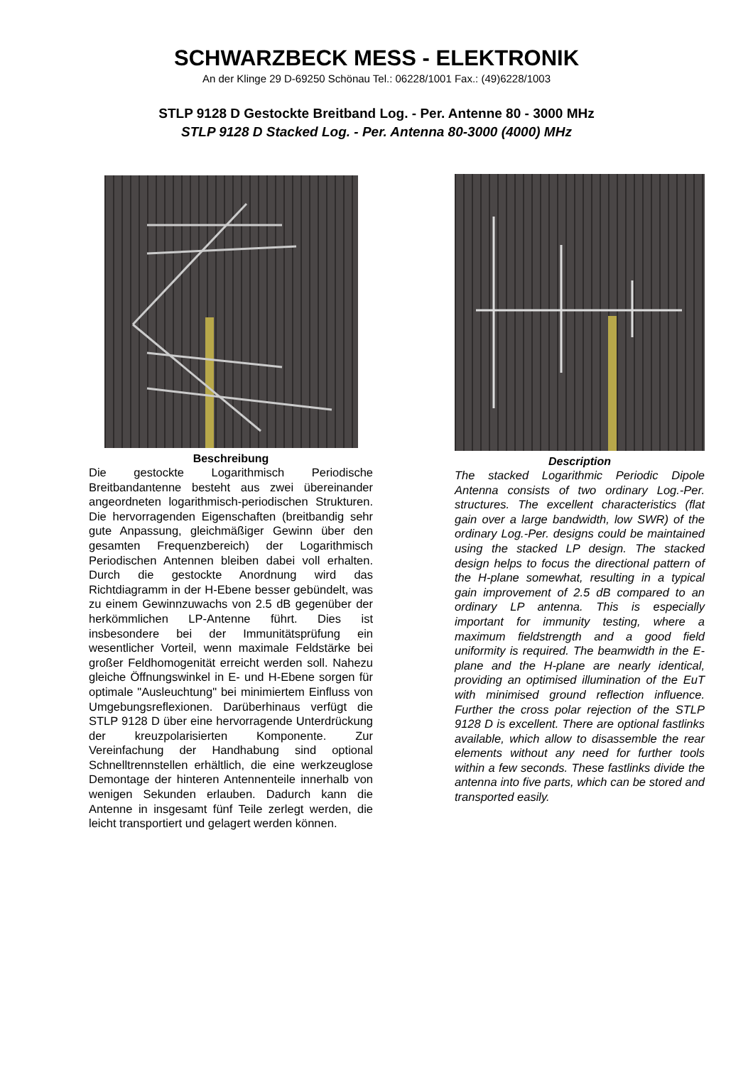SCHWARZBECK MESS - ELEKTRONIK
An der Klinge 29 D-69250 Schönau Tel.: 06228/1001 Fax.: (49)6228/1003
STLP 9128 D Gestockte Breitband Log. - Per. Antenne 80 - 3000 MHz
STLP 9128 D Stacked Log. - Per. Antenna 80-3000 (4000) MHz
Beschreibung
Die gestockte Logarithmisch Periodische Breitbandantenne besteht aus zwei übereinander angeordneten logarithmisch-periodischen Strukturen. Die hervorragenden Eigenschaften (breitbandig sehr gute Anpassung, gleichmäßiger Gewinn über den gesamten Frequenzbereich) der Logarithmisch Periodischen Antennen bleiben dabei voll erhalten. Durch die gestockte Anordnung wird das Richtdiagramm in der H-Ebene besser gebündelt, was zu einem Gewinnzuwachs von 2.5 dB gegenüber der herkömmlichen LP-Antenne führt. Dies ist insbesondere bei der Immunitätsprüfung ein wesentlicher Vorteil, wenn maximale Feldstärke bei großer Feldhomogenität erreicht werden soll. Nahezu gleiche Öffnungswinkel in E- und H-Ebene sorgen für optimale "Ausleuchtung" bei minimiertem Einfluss von Umgebungsreflexionen. Darüberhinaus verfügt die STLP 9128 D über eine hervorragende Unterdrückung der kreuzpolarisierten Komponente. Zur Vereinfachung der Handhabung sind optional Schnelltrennstellen erhältlich, die eine werkzeuglose Demontage der hinteren Antennenteile innerhalb von wenigen Sekunden erlauben. Dadurch kann die Antenne in insgesamt fünf Teile zerlegt werden, die leicht transportiert und gelagert werden können.
Description
The stacked Logarithmic Periodic Dipole Antenna consists of two ordinary Log.-Per. structures. The excellent characteristics (flat gain over a large bandwidth, low SWR) of the ordinary Log.-Per. designs could be maintained using the stacked LP design. The stacked design helps to focus the directional pattern of the H-plane somewhat, resulting in a typical gain improvement of 2.5 dB compared to an ordinary LP antenna. This is especially important for immunity testing, where a maximum fieldstrength and a good field uniformity is required. The beamwidth in the E-plane and the H-plane are nearly identical, providing an optimised illumination of the EuT with minimised ground reflection influence. Further the cross polar rejection of the STLP 9128 D is excellent. There are optional fastlinks available, which allow to disassemble the rear elements without any need for further tools within a few seconds. These fastlinks divide the antenna into five parts, which can be stored and transported easily.